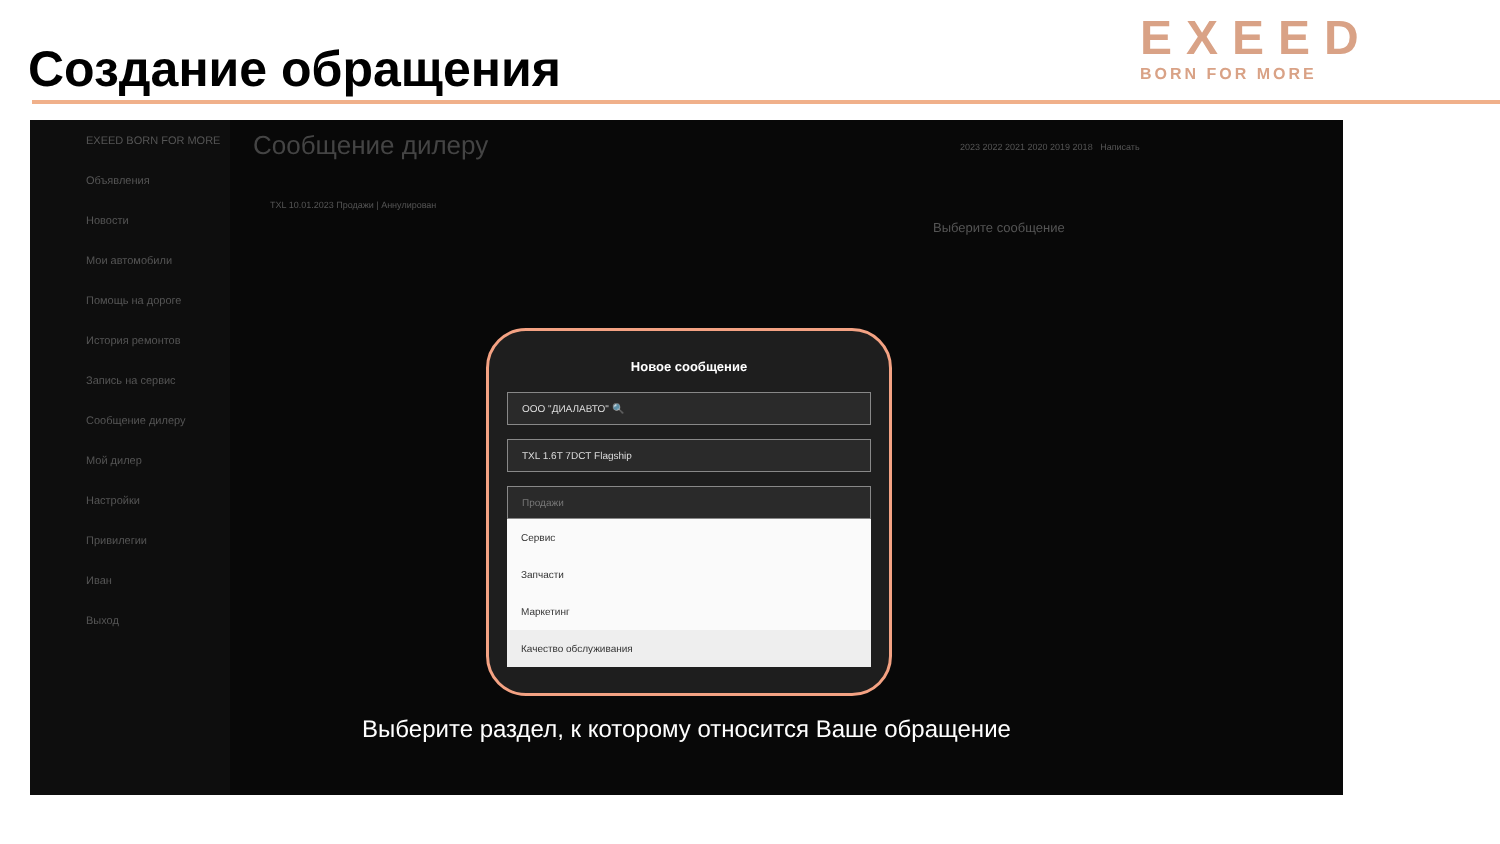Создание обращения
EXEED
BORN FOR MORE
EXEED BORN FOR MORE
Объявления
Новости
Мои автомобили
Помощь на дороге
История ремонтов
Запись на сервис
Сообщение дилеру
Мой дилер
Настройки
Привилегии
Иван
Выход
Сообщение дилеру
TXL 10.01.2023 Продажи | Аннулирован
2023 2022 2021 2020 2019 2018 Написать
Выберите сообщение
Новое сообщение
ООО "ДИАЛАВТО" 🔍
TXL 1.6T 7DCT Flagship
Продажи
Сервис
Запчасти
Маркетинг
Качество обслуживания
Выберите раздел, к которому относится Ваше обращение